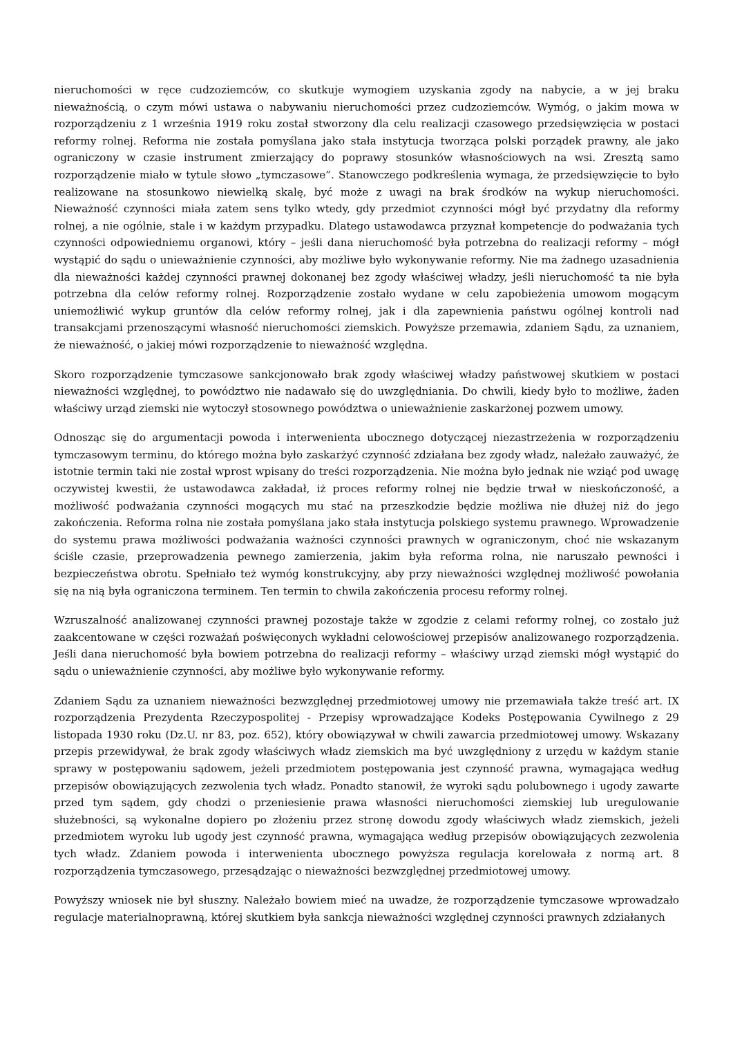nieruchomości w ręce cudzoziemców, co skutkuje wymogiem uzyskania zgody na nabycie, a w jej braku nieważnością, o czym mówi ustawa o nabywaniu nieruchomości przez cudzoziemców. Wymóg, o jakim mowa w rozporządzeniu z 1 września 1919 roku został stworzony dla celu realizacji czasowego przedsięwzięcia w postaci reformy rolnej. Reforma nie została pomyślana jako stała instytucja tworząca polski porządek prawny, ale jako ograniczony w czasie instrument zmierzający do poprawy stosunków własnościowych na wsi. Zresztą samo rozporządzenie miało w tytule słowo „tymczasowe”. Stanowczego podkreślenia wymaga, że przedsięwzięcie to było realizowane na stosunkowo niewielką skalę, być może z uwagi na brak środków na wykup nieruchomości. Nieważność czynności miała zatem sens tylko wtedy, gdy przedmiot czynności mógł być przydatny dla reformy rolnej, a nie ogólnie, stale i w każdym przypadku. Dlatego ustawodawca przyznał kompetencje do podważania tych czynności odpowiedniemu organowi, który – jeśli dana nieruchomość była potrzebna do realizacji reformy – mógł wystąpić do sądu o unieważnienie czynności, aby możliwe było wykonywanie reformy. Nie ma żadnego uzasadnienia dla nieważności każdej czynności prawnej dokonanej bez zgody właściwej władzy, jeśli nieruchomość ta nie była potrzebna dla celów reformy rolnej. Rozporządzenie zostało wydane w celu zapobieżenia umowom mogącym uniemożliwić wykup gruntów dla celów reformy rolnej, jak i dla zapewnienia państwu ogólnej kontroli nad transakcjami przenoszącymi własność nieruchomości ziemskich. Powyższe przemawia, zdaniem Sądu, za uznaniem, że nieważność, o jakiej mówi rozporządzenie to nieważność względna.
Skoro rozporządzenie tymczasowe sankcjonowało brak zgody właściwej władzy państwowej skutkiem w postaci nieważności względnej, to powództwo nie nadawało się do uwzględniania. Do chwili, kiedy było to możliwe, żaden właściwy urząd ziemski nie wytoczył stosownego powództwa o unieważnienie zaskarżonej pozwem umowy.
Odnosząc się do argumentacji powoda i interwenienta ubocznego dotyczącej niezastrzeżenia w rozporządzeniu tymczasowym terminu, do którego można było zaskarżyć czynność zdziałana bez zgody władz, należało zauważyć, że istotnie termin taki nie został wprost wpisany do treści rozporządzenia. Nie można było jednak nie wziąć pod uwagę oczywistej kwestii, że ustawodawca zakładał, iż proces reformy rolnej nie będzie trwał w nieskończoność, a możliwość podważania czynności mogących mu stać na przeszkodzie będzie możliwa nie dłużej niż do jego zakończenia. Reforma rolna nie została pomyślana jako stała instytucja polskiego systemu prawnego. Wprowadzenie do systemu prawa możliwości podważania ważności czynności prawnych w ograniczonym, choć nie wskazanym ściśle czasie, przeprowadzenia pewnego zamierzenia, jakim była reforma rolna, nie naruszało pewności i bezpieczeństwa obrotu. Spełniało też wymóg konstrukcyjny, aby przy nieważności względnej możliwość powołania się na nią była ograniczona terminem. Ten termin to chwila zakończenia procesu reformy rolnej.
Wzruszalność analizowanej czynności prawnej pozostaje także w zgodzie z celami reformy rolnej, co zostało już zaakcentowane w części rozważań poświęconych wykładni celowościowej przepisów analizowanego rozporządzenia. Jeśli dana nieruchomość była bowiem potrzebna do realizacji reformy – właściwy urząd ziemski mógł wystąpić do sądu o unieważnienie czynności, aby możliwe było wykonywanie reformy.
Zdaniem Sądu za uznaniem nieważności bezwzględnej przedmiotowej umowy nie przemawiała także treść art. IX rozporządzenia Prezydenta Rzeczypospolitej - Przepisy wprowadzające Kodeks Postępowania Cywilnego z 29 listopada 1930 roku (Dz.U. nr 83, poz. 652), który obowiązywał w chwili zawarcia przedmiotowej umowy. Wskazany przepis przewidywał, że brak zgody właściwych władz ziemskich ma być uwzględniony z urzędu w każdym stanie sprawy w postępowaniu sądowem, jeżeli przedmiotem postępowania jest czynność prawna, wymagająca według przepisów obowiązujących zezwolenia tych władz. Ponadto stanowił, że wyroki sądu polubownego i ugody zawarte przed tym sądem, gdy chodzi o przeniesienie prawa własności nieruchomości ziemskiej lub uregulowanie służebności, są wykonalne dopiero po złożeniu przez stronę dowodu zgody właściwych władz ziemskich, jeżeli przedmiotem wyroku lub ugody jest czynność prawna, wymagająca według przepisów obowiązujących zezwolenia tych władz. Zdaniem powoda i interwenienta ubocznego powyższa regulacja korelowała z normą art. 8 rozporządzenia tymczasowego, przesądzając o nieważności bezwzględnej przedmiotowej umowy.
Powyższy wniosek nie był słuszny. Należało bowiem mieć na uwadze, że rozporządzenie tymczasowe wprowadzało regulacje materialnoprawną, której skutkiem była sankcja nieważności względnej czynności prawnych zdziałanych